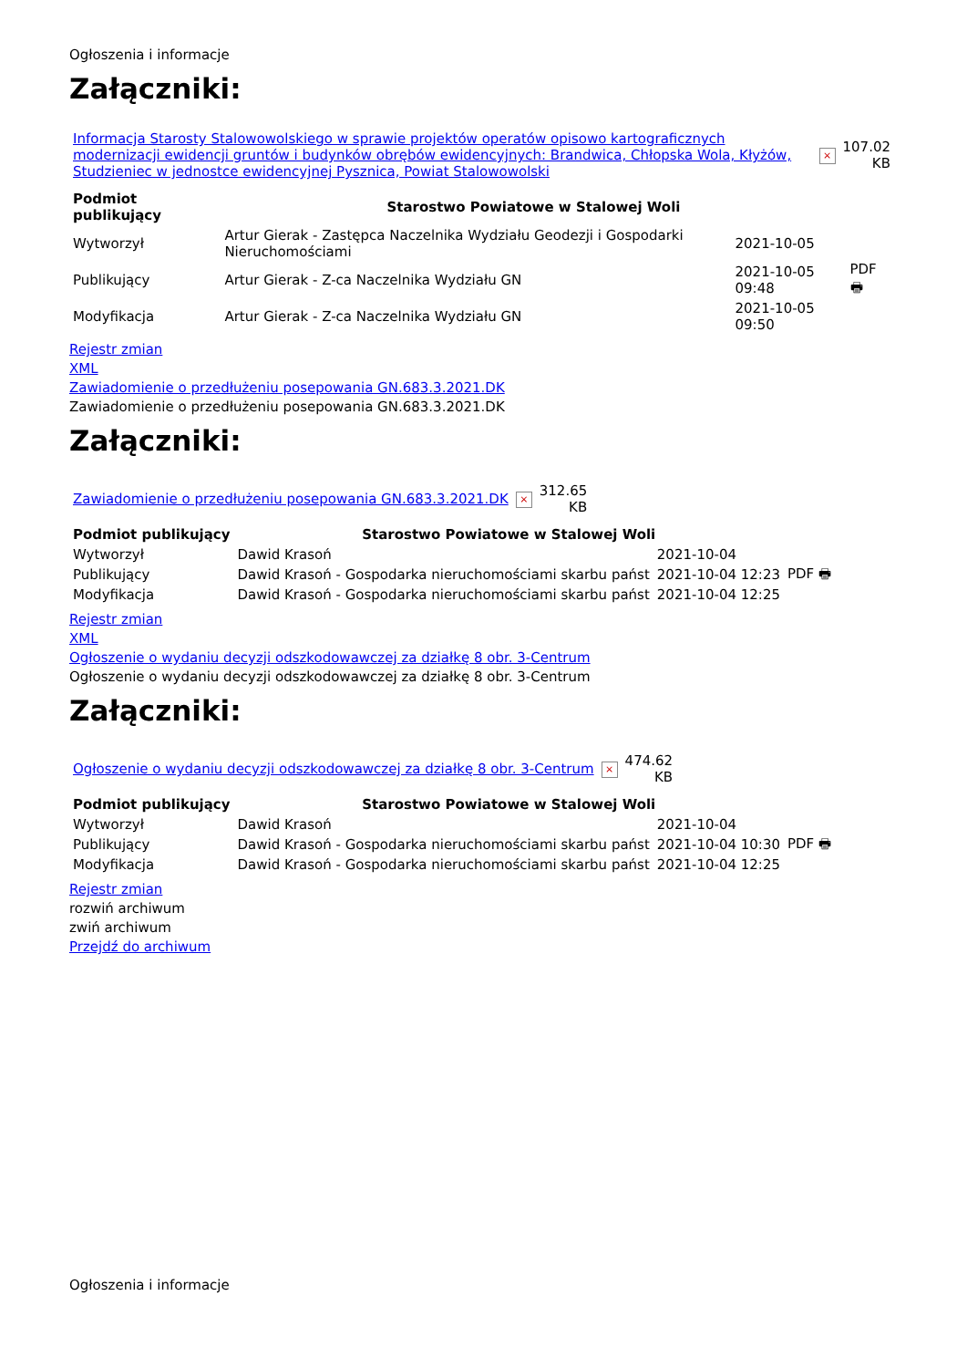Ogłoszenia i informacje
Załączniki:
| Informacja Starosty Stalowowolskiego w sprawie projektów operatów opisowo kartograficznych modernizacji ewidencji gruntów i budynków obrębów ewidencyjnych: Brandwica, Chłopska Wola, Kłyżów, Studzieniec w jednostce ewidencyjnej Pysznica, Powiat Stalowowolski | × | 107.02 KB |
| Podmiot publikujący | Starostwo Powiatowe w Stalowej Woli | | |
| Wytworzył | Artur Gierak - Zastępca Naczelnika Wydziału Geodezji i Gospodarki Nieruchomościami | 2021-10-05 | PDF 🖶 |
| Publikujący | Artur Gierak - Z-ca Naczelnika Wydziału GN | 2021-10-05 09:48 | |
| Modyfikacja | Artur Gierak - Z-ca Naczelnika Wydziału GN | 2021-10-05 09:50 | |
Rejestr zmian
XML
Zawiadomienie o przedłużeniu posepowania GN.683.3.2021.DK
Zawiadomienie o przedłużeniu posepowania GN.683.3.2021.DK
Załączniki:
| Zawiadomienie o przedłużeniu posepowania GN.683.3.2021.DK | × | 312.65 KB |
| Podmiot publikujący | Starostwo Powiatowe w Stalowej Woli | | |
| Wytworzył | Dawid Krasoń | 2021-10-04 | PDF 🖶 |
| Publikujący | Dawid Krasoń - Gospodarka nieruchomościami skarbu państ | 2021-10-04 12:23 | |
| Modyfikacja | Dawid Krasoń - Gospodarka nieruchomościami skarbu państ | 2021-10-04 12:25 | |
Rejestr zmian
XML
Ogłoszenie o wydaniu decyzji odszkodowawczej za działkę 8 obr. 3-Centrum
Ogłoszenie o wydaniu decyzji odszkodowawczej za działkę 8 obr. 3-Centrum
Załączniki:
| Ogłoszenie o wydaniu decyzji odszkodowawczej za działkę 8 obr. 3-Centrum | × | 474.62 KB |
| Podmiot publikujący | Starostwo Powiatowe w Stalowej Woli | | |
| Wytworzył | Dawid Krasoń | 2021-10-04 | PDF 🖶 |
| Publikujący | Dawid Krasoń - Gospodarka nieruchomościami skarbu państ | 2021-10-04 10:30 | |
| Modyfikacja | Dawid Krasoń - Gospodarka nieruchomościami skarbu państ | 2021-10-04 12:25 | |
Rejestr zmian
rozwiń archiwum
zwiń archiwum
Przejdź do archiwum
Ogłoszenia i informacje